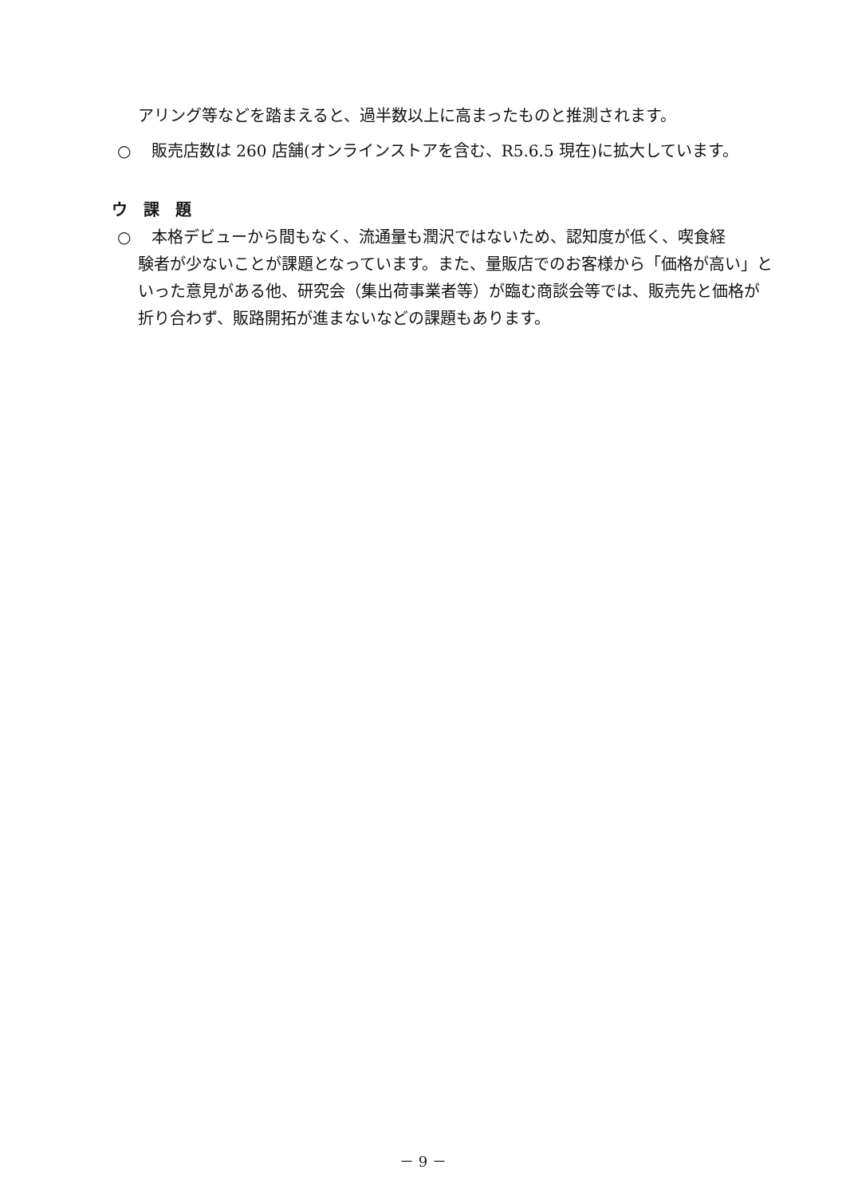アリング等などを踏まえると、過半数以上に高まったものと推測されます。
○ 販売店数は 260 店舗(オンラインストアを含む、R5.6.5 現在)に拡大しています。
ウ　課　題
○ 本格デビューから間もなく、流通量も潤沢ではないため、認知度が低く、喫食経
験者が少ないことが課題となっています。また、量販店でのお客様から「価格が高い」といった意見がある他、研究会（集出荷事業者等）が臨む商談会等では、販売先と価格が折り合わず、販路開拓が進まないなどの課題もあります。
－ 9 －